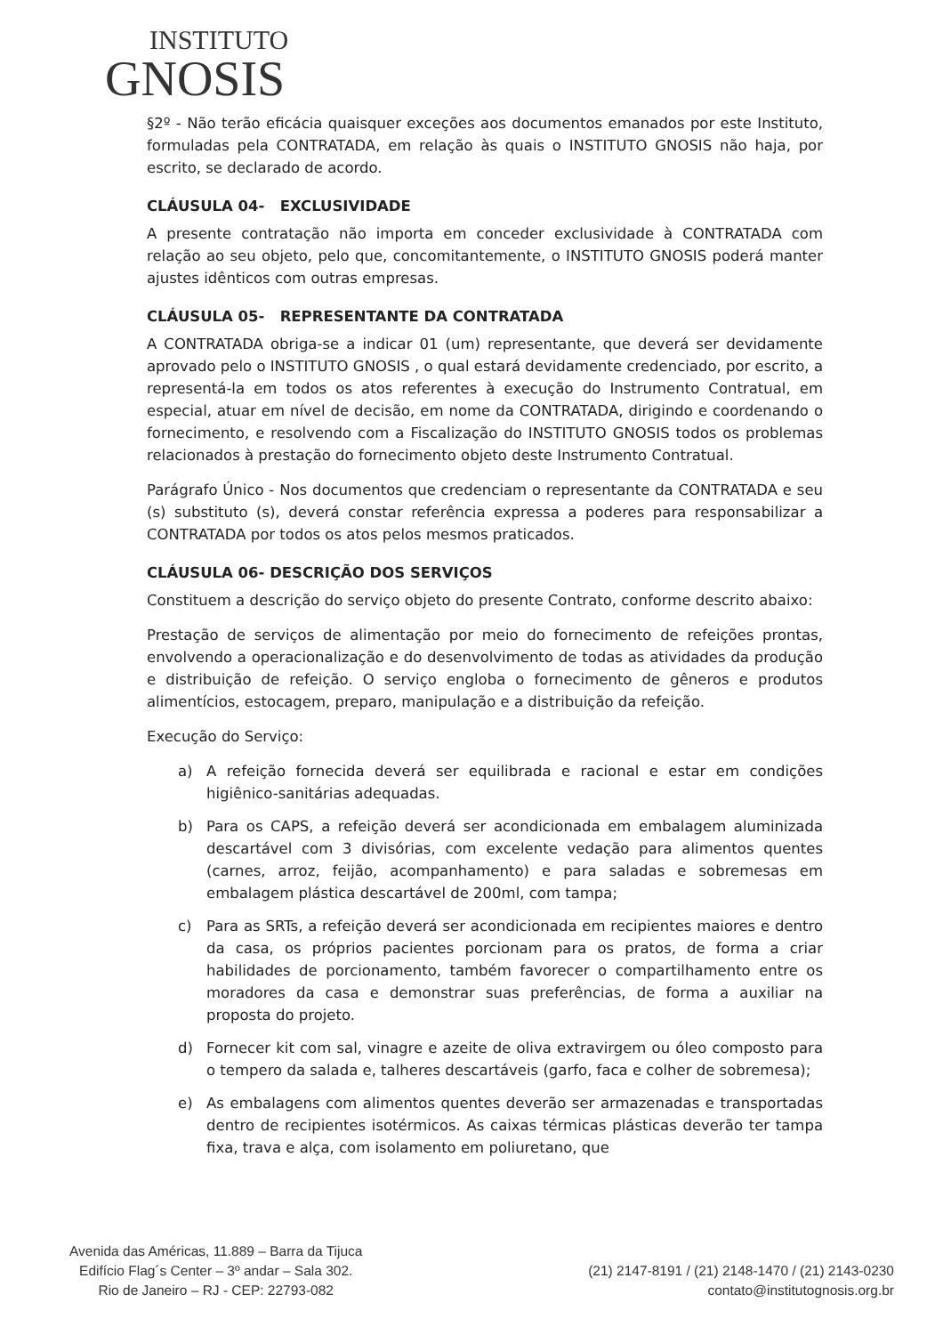INSTITUTO
GNOSIS
§2º - Não terão eficácia quaisquer exceções aos documentos emanados por este Instituto, formuladas pela CONTRATADA, em relação às quais o INSTITUTO GNOSIS não haja, por escrito, se declarado de acordo.
CLÁUSULA 04- EXCLUSIVIDADE
A presente contratação não importa em conceder exclusividade à CONTRATADA com relação ao seu objeto, pelo que, concomitantemente, o INSTITUTO GNOSIS poderá manter ajustes idênticos com outras empresas.
CLÁUSULA 05- REPRESENTANTE DA CONTRATADA
A CONTRATADA obriga-se a indicar 01 (um) representante, que deverá ser devidamente aprovado pelo o INSTITUTO GNOSIS , o qual estará devidamente credenciado, por escrito, a representá-la em todos os atos referentes à execução do Instrumento Contratual, em especial, atuar em nível de decisão, em nome da CONTRATADA, dirigindo e coordenando o fornecimento, e resolvendo com a Fiscalização do INSTITUTO GNOSIS todos os problemas relacionados à prestação do fornecimento objeto deste Instrumento Contratual.
Parágrafo Único - Nos documentos que credenciam o representante da CONTRATADA e seu (s) substituto (s), deverá constar referência expressa a poderes para responsabilizar a CONTRATADA por todos os atos pelos mesmos praticados.
CLÁUSULA 06- DESCRIÇÃO DOS SERVIÇOS
Constituem a descrição do serviço objeto do presente Contrato, conforme descrito abaixo:
Prestação de serviços de alimentação por meio do fornecimento de refeições prontas, envolvendo a operacionalização e do desenvolvimento de todas as atividades da produção e distribuição de refeição. O serviço engloba o fornecimento de gêneros e produtos alimentícios, estocagem, preparo, manipulação e a distribuição da refeição.
Execução do Serviço:
a) A refeição fornecida deverá ser equilibrada e racional e estar em condições higiênico-sanitárias adequadas.
b) Para os CAPS, a refeição deverá ser acondicionada em embalagem aluminizada descartável com 3 divisórias, com excelente vedação para alimentos quentes (carnes, arroz, feijão, acompanhamento) e para saladas e sobremesas em embalagem plástica descartável de 200ml, com tampa;
c) Para as SRTs, a refeição deverá ser acondicionada em recipientes maiores e dentro da casa, os próprios pacientes porcionam para os pratos, de forma a criar habilidades de porcionamento, também favorecer o compartilhamento entre os moradores da casa e demonstrar suas preferências, de forma a auxiliar na proposta do projeto.
d) Fornecer kit com sal, vinagre e azeite de oliva extravirgem ou óleo composto para o tempero da salada e, talheres descartáveis (garfo, faca e colher de sobremesa);
e) As embalagens com alimentos quentes deverão ser armazenadas e transportadas dentro de recipientes isotérmicos. As caixas térmicas plásticas deverão ter tampa fixa, trava e alça, com isolamento em poliuretano, que
Avenida das Américas, 11.889 – Barra da Tijuca
Edifício Flag´s Center – 3º andar – Sala 302.
Rio de Janeiro – RJ - CEP: 22793-082
(21) 2147-8191 / (21) 2148-1470 / (21) 2143-0230
contato@institutognosis.org.br